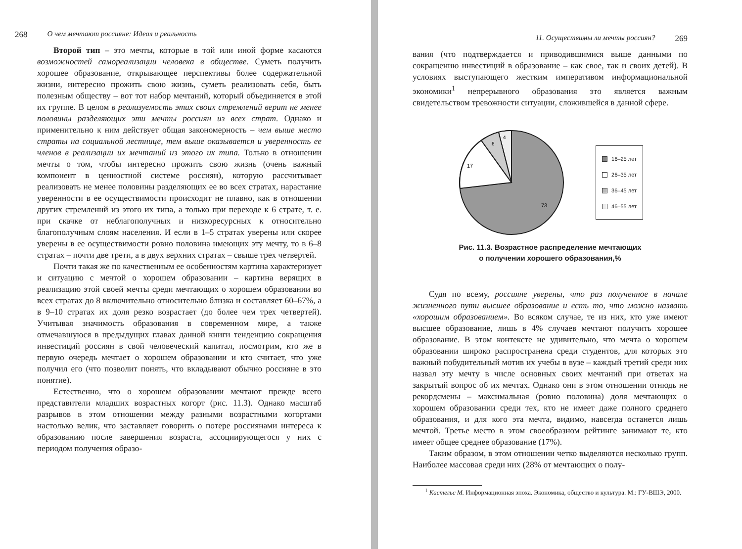268 О чем мечтают россияне: Идеал и реальность
Второй тип – это мечты, которые в той или иной форме касаются возможностей самореализации человека в обществе. Суметь получить хорошее образование, открывающее перспективы более содержательной жизни, интересно прожить свою жизнь, суметь реализовать себя, быть полезным обществу – вот тот набор мечтаний, который объединяется в этой их группе. В целом в реализуемость этих своих стремлений верит не менее половины разделяющих эти мечты россиян из всех страт. Однако и применительно к ним действует общая закономерность – чем выше место страты на социальной лестнице, тем выше оказывается и уверенность ее членов в реализации их мечтаний из этого их типа. Только в отношении мечты о том, чтобы интересно прожить свою жизнь (очень важный компонент в ценностной системе россиян), которую рассчитывает реализовать не менее половины разделяющих ее во всех стратах, нарастание уверенности в ее осуществимости происходит не плавно, как в отношении других стремлений из этого их типа, а только при переходе к 6 страте, т. е. при скачке от неблагополучных и низкоресурсных к относительно благополучным слоям населения. И если в 1–5 стратах уверены или скорее уверены в ее осуществимости ровно половина имеющих эту мечту, то в 6–8 стратах – почти две трети, а в двух верхних стратах – свыше трех четвертей.
Почти такая же по качественным ее особенностям картина характеризует и ситуацию с мечтой о хорошем образовании – картина верящих в реализацию этой своей мечты среди мечтающих о хорошем образовании во всех стратах до 8 включительно относительно близка и составляет 60–67%, а в 9–10 стратах их доля резко возрастает (до более чем трех четвертей). Учитывая значимость образования в современном мире, а также отмечавшуюся в предыдущих главах данной книги тенденцию сокращения инвестиций россиян в свой человеческий капитал, посмотрим, кто же в первую очередь мечтает о хорошем образовании и кто считает, что уже получил его (что позволит понять, что вкладывают обычно россияне в это понятие).
Естественно, что о хорошем образовании мечтают прежде всего представители младших возрастных когорт (рис. 11.3). Однако масштаб разрывов в этом отношении между разными возрастными когортами настолько велик, что заставляет говорить о потере россиянами интереса к образованию после завершения возраста, ассоциирующегося у них с периодом получения образо-
11. Осуществимы ли мечты россиян? 269
вания (что подтверждается и приводившимися выше данными по сокращению инвестиций в образование – как свое, так и своих детей). В условиях выступающего жестким императивом информациональной экономики<sup>1</sup> непрерывного образования это является важным свидетельством тревожности ситуации, сложившейся в данной сфере.
17
6
4
73
16–25 лет
26–35 лет
36–45 лет
46–55 лет
Рис. 11.3. Возрастное распределение мечтающих
о получении хорошего образования,%
Судя по всему, россияне уверены, что раз полученное в начале жизненного пути высшее образование и есть то, что можно назвать «хорошим образованием». Во всяком случае, те из них, кто уже имеют высшее образование, лишь в 4% случаев мечтают получить хорошее образование. В этом контексте не удивительно, что мечта о хорошем образовании широко распространена среди студентов, для которых это важный побудительный мотив их учебы в вузе – каждый третий среди них назвал эту мечту в числе основных своих мечтаний при ответах на закрытый вопрос об их мечтах. Однако они в этом отношении отнюдь не рекордсмены – максимальная (ровно половина) доля мечтающих о хорошем образовании среди тех, кто не имеет даже полного среднего образования, и для кого эта мечта, видимо, навсегда останется лишь мечтой. Третье место в этом своеобразном рейтинге занимают те, кто имеет общее среднее образование (17%).
Таким образом, в этом отношении четко выделяются несколько групп. Наиболее массовая среди них (28% от мечтающих о полу-
<sup>1</sup> Кастельс М. Информационная эпоха. Экономика, общество и культура. М.: ГУ-ВШЭ, 2000.